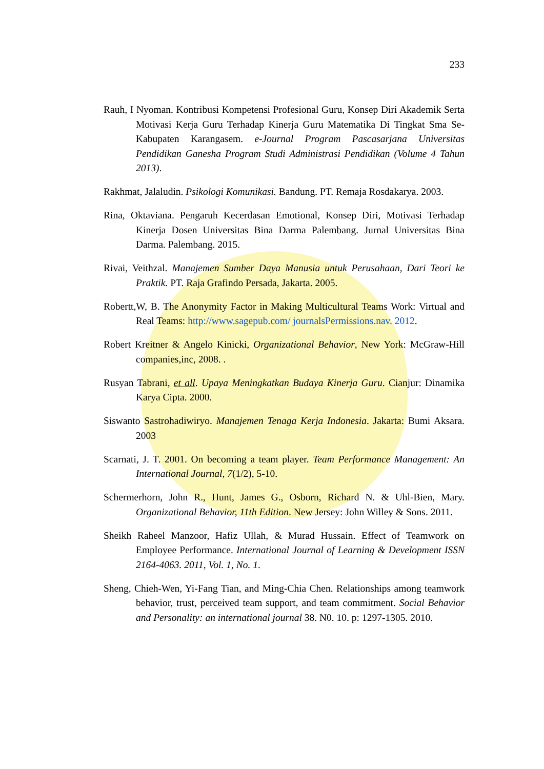233
Rauh, I Nyoman. Kontribusi Kompetensi Profesional Guru, Konsep Diri Akademik Serta Motivasi Kerja Guru Terhadap Kinerja Guru Matematika Di Tingkat Sma Se-Kabupaten Karangasem. e-Journal Program Pascasarjana Universitas Pendidikan Ganesha Program Studi Administrasi Pendidikan (Volume 4 Tahun 2013).
Rakhmat, Jalaludin. Psikologi Komunikasi. Bandung. PT. Remaja Rosdakarya. 2003.
Rina, Oktaviana. Pengaruh Kecerdasan Emotional, Konsep Diri, Motivasi Terhadap Kinerja Dosen Universitas Bina Darma Palembang. Jurnal Universitas Bina Darma. Palembang. 2015.
Rivai, Veithzal. Manajemen Sumber Daya Manusia untuk Perusahaan, Dari Teori ke Praktik. PT. Raja Grafindo Persada, Jakarta. 2005.
Robertt,W, B. The Anonymity Factor in Making Multicultural Teams Work: Virtual and Real Teams: http://www.sagepub.com/ journalsPermissions.nav. 2012.
Robert Kreitner & Angelo Kinicki, Organizational Behavior, New York: McGraw-Hill companies,inc, 2008. .
Rusyan Tabrani, et all. Upaya Meningkatkan Budaya Kinerja Guru. Cianjur: Dinamika Karya Cipta. 2000.
Siswanto Sastrohadiwiryo. Manajemen Tenaga Kerja Indonesia. Jakarta: Bumi Aksara. 2003
Scarnati, J. T. 2001. On becoming a team player. Team Performance Management: An International Journal, 7(1/2), 5-10.
Schermerhorn, John R., Hunt, James G., Osborn, Richard N. & Uhl-Bien, Mary. Organizational Behavior, 11th Edition. New Jersey: John Willey & Sons. 2011.
Sheikh Raheel Manzoor, Hafiz Ullah, & Murad Hussain. Effect of Teamwork on Employee Performance. International Journal of Learning & Development ISSN 2164-4063. 2011, Vol. 1, No. 1.
Sheng, Chieh-Wen, Yi-Fang Tian, and Ming-Chia Chen. Relationships among teamwork behavior, trust, perceived team support, and team commitment. Social Behavior and Personality: an international journal 38. N0. 10. p: 1297-1305. 2010.